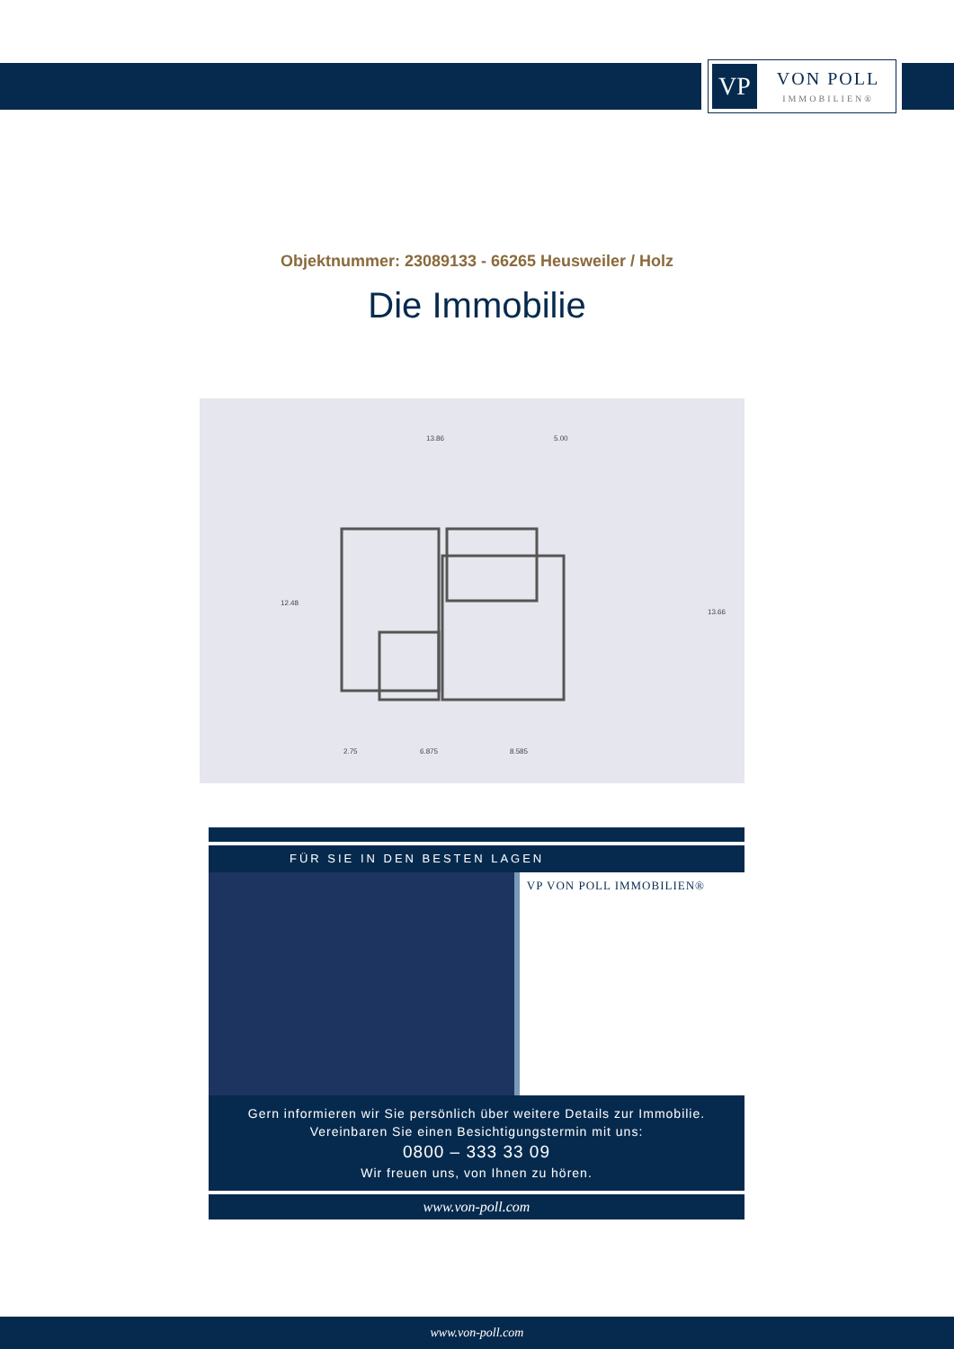VP
VON POLL
IMMOBILIEN®
Objektnummer: 23089133 - 66265 Heusweiler / Holz
Die Immobilie
13.86
5.00
12.48
13.66
2.75
6.875
8.585
FÜR SIE IN DEN BESTEN LAGEN VP VON POLL IMMOBILIEN®
Gern informieren wir Sie persönlich über weitere Details zur Immobilie.
Vereinbaren Sie einen Besichtigungstermin mit uns:
0800 – 333 33 09
Wir freuen uns, von Ihnen zu hören.
www.von-poll.com
www.von-poll.com